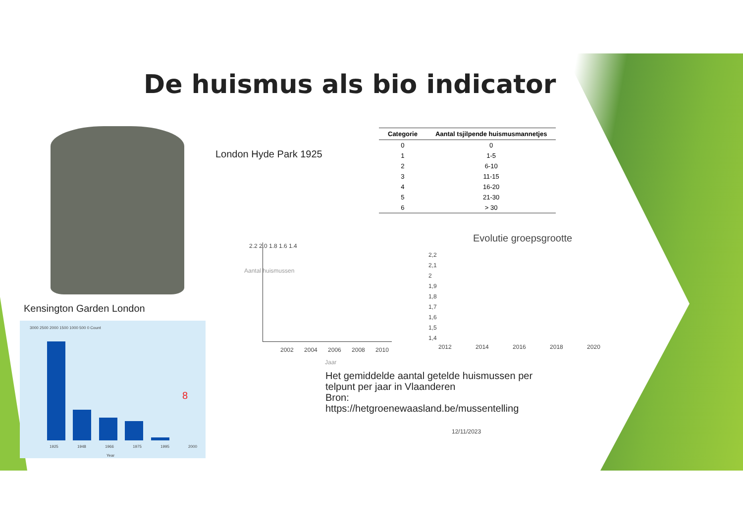De huismus als bio indicator
London Hyde Park 1925
| Categorie | Aantal tsjilpende huismusmannetjes |
| --- | --- |
| 0 | 0 |
| 1 | 1-5 |
| 2 | 6-10 |
| 3 | 11-15 |
| 4 | 16-20 |
| 5 | 21-30 |
| 6 | > 30 |
Kensington Garden London
3000 2500 2000 1500 1000 500 0 Count
8
1925 1948 1966 1975 1995 2000
Year
2.2 2.0 1.8 1.6 1.4
Aantal huismussen
2002 2004 2006 2008 2010
Jaar
Evolutie groepsgrootte
2,2
2,1
2
1,9
1,8
1,7
1,6
1,5
1,4
2012 2014 2016 2018 2020
Het gemiddelde aantal getelde huismussen per telpunt per jaar in Vlaanderen
Bron:
https://hetgroenewaasland.be/mussentelling
12/11/2023